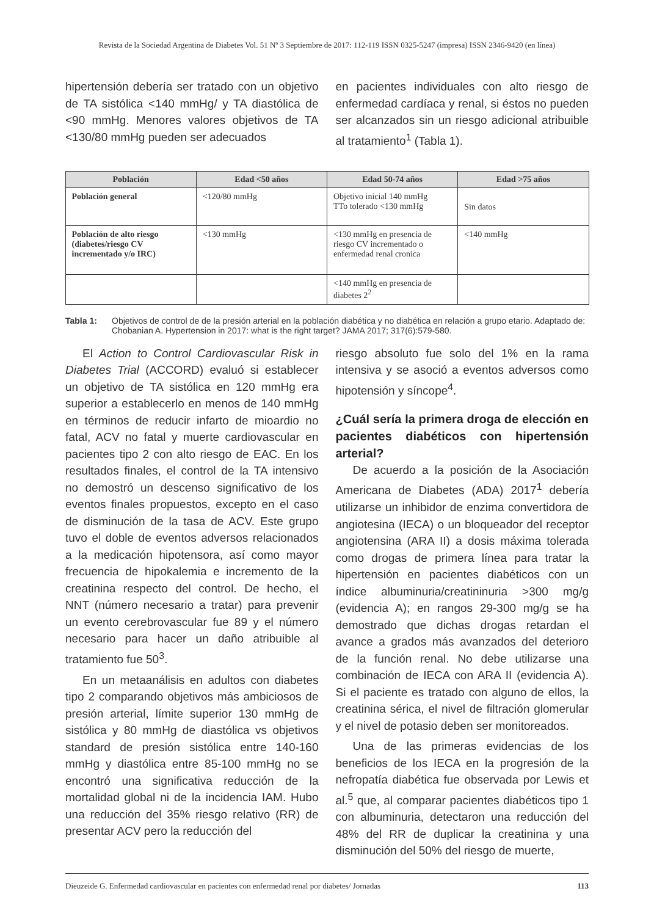Revista de la Sociedad Argentina de Diabetes Vol. 51 Nº 3 Septiembre de 2017: 112-119 ISSN 0325-5247 (impresa) ISSN 2346-9420 (en línea)
hipertensión debería ser tratado con un objetivo de TA sistólica <140 mmHg/ y TA diastólica de <90 mmHg. Menores valores objetivos de TA <130/80 mmHg pueden ser adecuados
en pacientes individuales con alto riesgo de enfermedad cardíaca y renal, si éstos no pueden ser alcanzados sin un riesgo adicional atribuible al tratamiento<sup>1</sup> (Tabla 1).
| Población | Edad <50 años | Edad 50-74 años | Edad >75 años |
| --- | --- | --- | --- |
| Población general | <120/80 mmHg | Objetivo inicial 140 mmHg TTo tolerado <130 mmHg | Sin datos |
| Población de alto riesgo (diabetes/riesgo CV incrementado y/o IRC) | <130 mmHg | <130 mmHg en presencia de riesgo CV incrementado o enfermedad renal cronica | <140 mmHg |
| | | <140 mmHg en presencia de diabetes 2<sup>2</sup> | |
Tabla 1: Objetivos de control de de la presión arterial en la población diabética y no diabética en relación a grupo etario. Adaptado de: Chobanian A. Hypertension in 2017: what is the right target? JAMA 2017; 317(6):579-580.
El Action to Control Cardiovascular Risk in Diabetes Trial (ACCORD) evaluó si establecer un objetivo de TA sistólica en 120 mmHg era superior a establecerlo en menos de 140 mmHg en términos de reducir infarto de mioardio no fatal, ACV no fatal y muerte cardiovascular en pacientes tipo 2 con alto riesgo de EAC. En los resultados finales, el control de la TA intensivo no demostró un descenso significativo de los eventos finales propuestos, excepto en el caso de disminución de la tasa de ACV. Este grupo tuvo el doble de eventos adversos relacionados a la medicación hipotensora, así como mayor frecuencia de hipokalemia e incremento de la creatinina respecto del control. De hecho, el NNT (número necesario a tratar) para prevenir un evento cerebrovascular fue 89 y el número necesario para hacer un daño atribuible al tratamiento fue 50<sup>3</sup>.
En un metaanálisis en adultos con diabetes tipo 2 comparando objetivos más ambiciosos de presión arterial, límite superior 130 mmHg de sistólica y 80 mmHg de diastólica vs objetivos standard de presión sistólica entre 140-160 mmHg y diastólica entre 85-100 mmHg no se encontró una significativa reducción de la mortalidad global ni de la incidencia IAM. Hubo una reducción del 35% riesgo relativo (RR) de presentar ACV pero la reducción del
riesgo absoluto fue solo del 1% en la rama intensiva y se asoció a eventos adversos como hipotensión y síncope<sup>4</sup>.
¿Cuál sería la primera droga de elección en pacientes diabéticos con hipertensión arterial?
De acuerdo a la posición de la Asociación Americana de Diabetes (ADA) 2017<sup>1</sup> debería utilizarse un inhibidor de enzima convertidora de angiotesina (IECA) o un bloqueador del receptor angiotensina (ARA II) a dosis máxima tolerada como drogas de primera línea para tratar la hipertensión en pacientes diabéticos con un índice albuminuria/creatininuria >300 mg/g (evidencia A); en rangos 29-300 mg/g se ha demostrado que dichas drogas retardan el avance a grados más avanzados del deterioro de la función renal. No debe utilizarse una combinación de IECA con ARA II (evidencia A). Si el paciente es tratado con alguno de ellos, la creatinina sérica, el nivel de filtración glomerular y el nivel de potasio deben ser monitoreados.
Una de las primeras evidencias de los beneficios de los IECA en la progresión de la nefropatía diabética fue observada por Lewis et al.<sup>5</sup> que, al comparar pacientes diabéticos tipo 1 con albuminuria, detectaron una reducción del 48% del RR de duplicar la creatinina y una disminución del 50% del riesgo de muerte,
Dieuzeide G. Enfermedad cardiovascular en pacientes con enfermedad renal por diabetes/ Jornadas 113